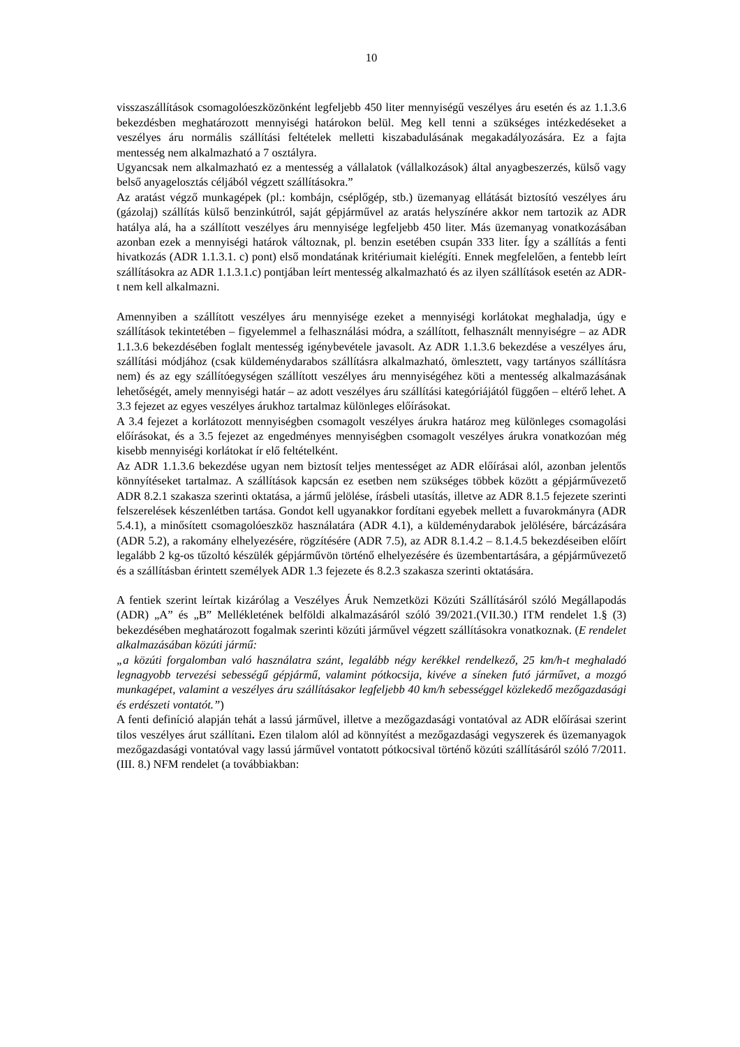10
visszaszállítások csomagolóeszközönként legfeljebb 450 liter mennyiségű veszélyes áru esetén és az 1.1.3.6 bekezdésben meghatározott mennyiségi határokon belül. Meg kell tenni a szükséges intézkedéseket a veszélyes áru normális szállítási feltételek melletti kiszabadulásának megakadályozására. Ez a fajta mentesség nem alkalmazható a 7 osztályra.
Ugyancsak nem alkalmazható ez a mentesség a vállalatok (vállalkozások) által anyagbeszerzés, külső vagy belső anyagelosztás céljából végzett szállításokra.”
Az aratást végző munkagépek (pl.: kombájn, cséplőgép, stb.) üzemanyag ellátását biztosító veszélyes áru (gázolaj) szállítás külső benzinkútról, saját gépjárművel az aratás helyszínére akkor nem tartozik az ADR hatálya alá, ha a szállított veszélyes áru mennyisége legfeljebb 450 liter. Más üzemanyag vonatkozásában azonban ezek a mennyiségi határok változnak, pl. benzin esetében csupán 333 liter. Így a szállítás a fenti hivatkozás (ADR 1.1.3.1. c) pont) első mondatának kritériumait kielégíti. Ennek megfelelően, a fentebb leírt szállításokra az ADR 1.1.3.1.c) pontjában leírt mentesség alkalmazható és az ilyen szállítások esetén az ADR-t nem kell alkalmazni.
Amennyiben a szállított veszélyes áru mennyisége ezeket a mennyiségi korlátokat meghaladja, úgy e szállítások tekintetében – figyelemmel a felhasználási módra, a szállított, felhasznált mennyiségre – az ADR 1.1.3.6 bekezdésében foglalt mentesség igénybevétele javasolt. Az ADR 1.1.3.6 bekezdése a veszélyes áru, szállítási módjához (csak küldeménydarabos szállításra alkalmazható, ömlesztett, vagy tartányos szállításra nem) és az egy szállítóegységen szállított veszélyes áru mennyiségéhez köti a mentesség alkalmazásának lehetőségét, amely mennyiségi határ – az adott veszélyes áru szállítási kategóriájától függően – eltérő lehet. A 3.3 fejezet az egyes veszélyes árukhoz tartalmaz különleges előírásokat.
A 3.4 fejezet a korlátozott mennyiségben csomagolt veszélyes árukra határoz meg különleges csomagolási előírásokat, és a 3.5 fejezet az engedményes mennyiségben csomagolt veszélyes árukra vonatkozóan még kisebb mennyiségi korlátokat ír elő feltételként.
Az ADR 1.1.3.6 bekezdése ugyan nem biztosít teljes mentességet az ADR előírásai alól, azonban jelentős könnyítéseket tartalmaz. A szállítások kapcsán ez esetben nem szükséges többek között a gépjárművezető ADR 8.2.1 szakasza szerinti oktatása, a jármű jelölése, írásbeli utasítás, illetve az ADR 8.1.5 fejezete szerinti felszerelések készenlétben tartása. Gondot kell ugyanakkor fordítani egyebek mellett a fuvarokmányra (ADR 5.4.1), a minősített csomagolóeszköz használatára (ADR 4.1), a küldeménydarabok jelölésére, bárcázására (ADR 5.2), a rakomány elhelyezésére, rögzítésére (ADR 7.5), az ADR 8.1.4.2 – 8.1.4.5 bekezdéseiben előírt legalább 2 kg-os tűzoltó készülék gépjárművön történő elhelyezésére és üzembentartására, a gépjárművezető és a szállításban érintett személyek ADR 1.3 fejezete és 8.2.3 szakasza szerinti oktatására.
A fentiek szerint leírtak kizárólag a Veszélyes Áruk Nemzetközi Közúti Szállításáról szóló Megállapodás (ADR) „A” és „B” Mellékletének belföldi alkalmazásáról szóló 39/2021.(VII.30.) ITM rendelet 1.§ (3) bekezdésében meghatározott fogalmak szerinti közúti járművel végzett szállításokra vonatkoznak. (E rendelet alkalmazásában közúti jármű:
„a közúti forgalomban való használatra szánt, legalább négy kerékkel rendelkező, 25 km/h-t meghaladó legnagyobb tervezési sebességű gépjármű, valamint pótkocsija, kivéve a síneken futó járművet, a mozgó munkagépet, valamint a veszélyes áru szállításakor legfeljebb 40 km/h sebességgel közlekedő mezőgazdasági és erdészeti vontatót.”)
A fenti definíció alapján tehát a lassú járművel, illetve a mezőgazdasági vontatóval az ADR előírásai szerint tilos veszélyes árut szállítani. Ezen tilalom alól ad könnyítést a mezőgazdasági vegyszerek és üzemanyagok mezőgazdasági vontatóval vagy lassú járművel vontatott pótkocsival történő közúti szállításáról szóló 7/2011. (III. 8.) NFM rendelet (a továbbiakban: